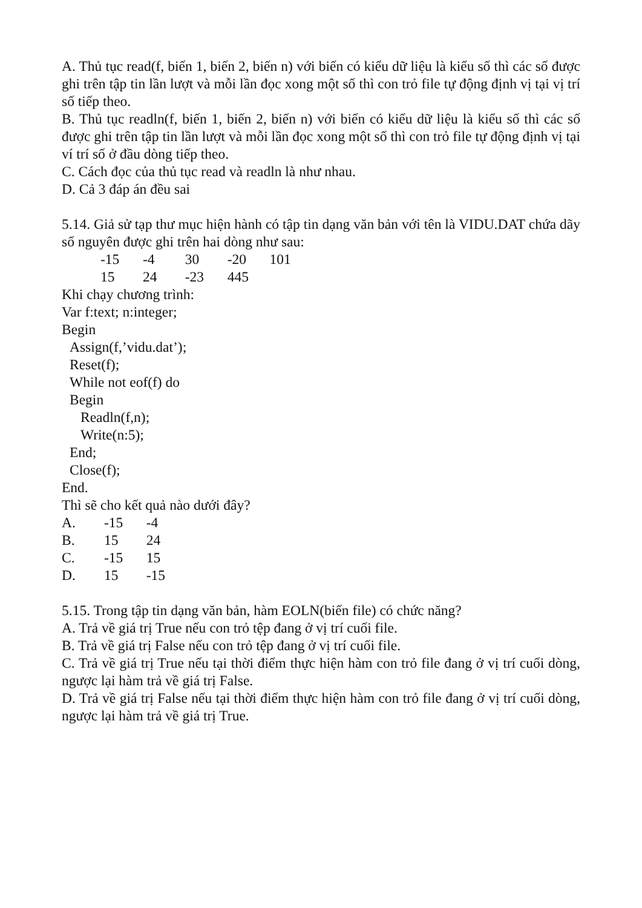A. Thủ tục read(f, biến 1, biến 2, biến n) với biến có kiểu dữ liệu là kiểu số thì các số được ghi trên tập tin lần lượt và mỗi lần đọc xong một số thì con trỏ file tự động định vị tại vị trí số tiếp theo.
B. Thủ tục readln(f, biến 1, biến 2, biến n) với biến có kiểu dữ liệu là kiểu số thì các số được ghi trên tập tin lần lượt và mỗi lần đọc xong một số thì con trỏ file tự động định vị tại ví trí số ở đầu dòng tiếp theo.
C. Cách đọc của thủ tục read và readln là như nhau.
D. Cả 3 đáp án đều sai
5.14. Giả sử tạp thư mục hiện hành có tập tin dạng văn bản với tên là VIDU.DAT chứa dãy số nguyên được ghi trên hai dòng như sau:
-15 -4 30 -20 101
15 24 -23 445
Khi chạy chương trình:
Var f:text; n:integer;
Begin
Assign(f,’vidu.dat’);
Reset(f);
While not eof(f) do
Begin
Readln(f,n);
Write(n:5);
End;
Close(f);
End.
Thì sẽ cho kết quả nào dưới đây?
A. -15 -4
B. 15 24
C. -15 15
D. 15 -15
5.15. Trong tập tin dạng văn bản, hàm EOLN(biến file) có chức năng?
A. Trả về giá trị True nếu con trỏ tệp đang ở vị trí cuối file.
B. Trả về giá trị False nếu con trỏ tệp đang ở vị trí cuối file.
C. Trả về giá trị True nếu tại thời điểm thực hiện hàm con trỏ file đang ở vị trí cuối dòng, ngược lại hàm trả về giá trị False.
D. Trả về giá trị False nếu tại thời điểm thực hiện hàm con trỏ file đang ở vị trí cuối dòng, ngược lại hàm trả về giá trị True.